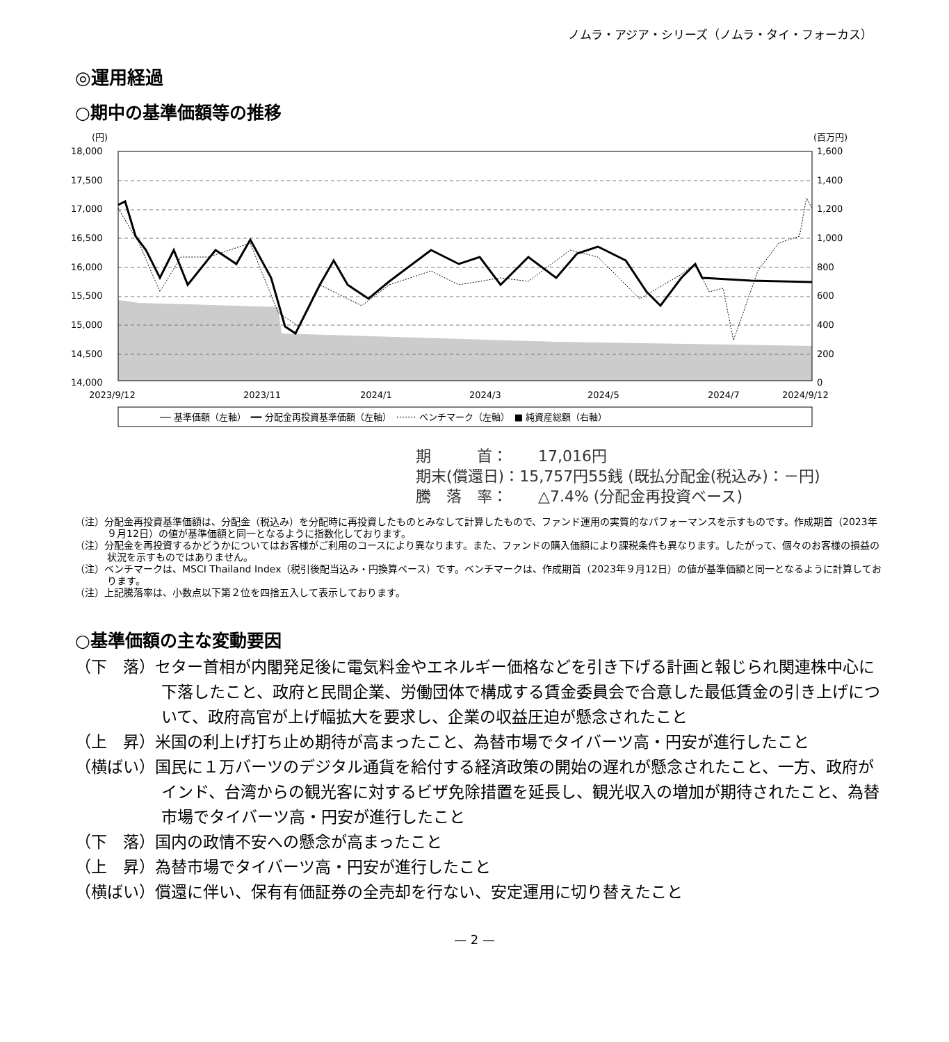ノムラ・アジア・シリーズ（ノムラ・タイ・フォーカス）
◎運用経過
○期中の基準価額等の推移
(円)
(百万円)
18,000
17,500
17,000
16,500
16,000
15,500
15,000
14,500
14,000
1,600
1,400
1,200
1,000
800
600
400
200
0
2023/9/12
2023/11
2024/1
2024/3
2024/5
2024/7
2024/9/12
── 基準価額（左軸）　━━ 分配金再投資基準価額（左軸）　······· ベンチマーク（左軸）　■ 純資産総額（右軸）
期　　　首：　　17,016円
期末(償還日)：15,757円55銭 (既払分配金(税込み)：－円)
騰　落　率：　　△7.4% (分配金再投資ベース)
（注）分配金再投資基準価額は、分配金（税込み）を分配時に再投資したものとみなして計算したもので、ファンド運用の実質的なパフォーマンスを示すものです。作成期首（2023年９月12日）の値が基準価額と同一となるように指数化しております。
（注）分配金を再投資するかどうかについてはお客様がご利用のコースにより異なります。また、ファンドの購入価額により課税条件も異なります。したがって、個々のお客様の損益の状況を示すものではありません。
（注）ベンチマークは、MSCI Thailand Index（税引後配当込み・円換算ベース）です。ベンチマークは、作成期首（2023年９月12日）の値が基準価額と同一となるように計算しております。
（注）上記騰落率は、小数点以下第２位を四捨五入して表示しております。
○基準価額の主な変動要因
（下　落）セター首相が内閣発足後に電気料金やエネルギー価格などを引き下げる計画と報じられ関連株中心に下落したこと、政府と民間企業、労働団体で構成する賃金委員会で合意した最低賃金の引き上げについて、政府高官が上げ幅拡大を要求し、企業の収益圧迫が懸念されたこと
（上　昇）米国の利上げ打ち止め期待が高まったこと、為替市場でタイバーツ高・円安が進行したこと
（横ばい）国民に１万バーツのデジタル通貨を給付する経済政策の開始の遅れが懸念されたこと、一方、政府がインド、台湾からの観光客に対するビザ免除措置を延長し、観光収入の増加が期待されたこと、為替市場でタイバーツ高・円安が進行したこと
（下　落）国内の政情不安への懸念が高まったこと
（上　昇）為替市場でタイバーツ高・円安が進行したこと
（横ばい）償還に伴い、保有有価証券の全売却を行ない、安定運用に切り替えたこと
— 2 —